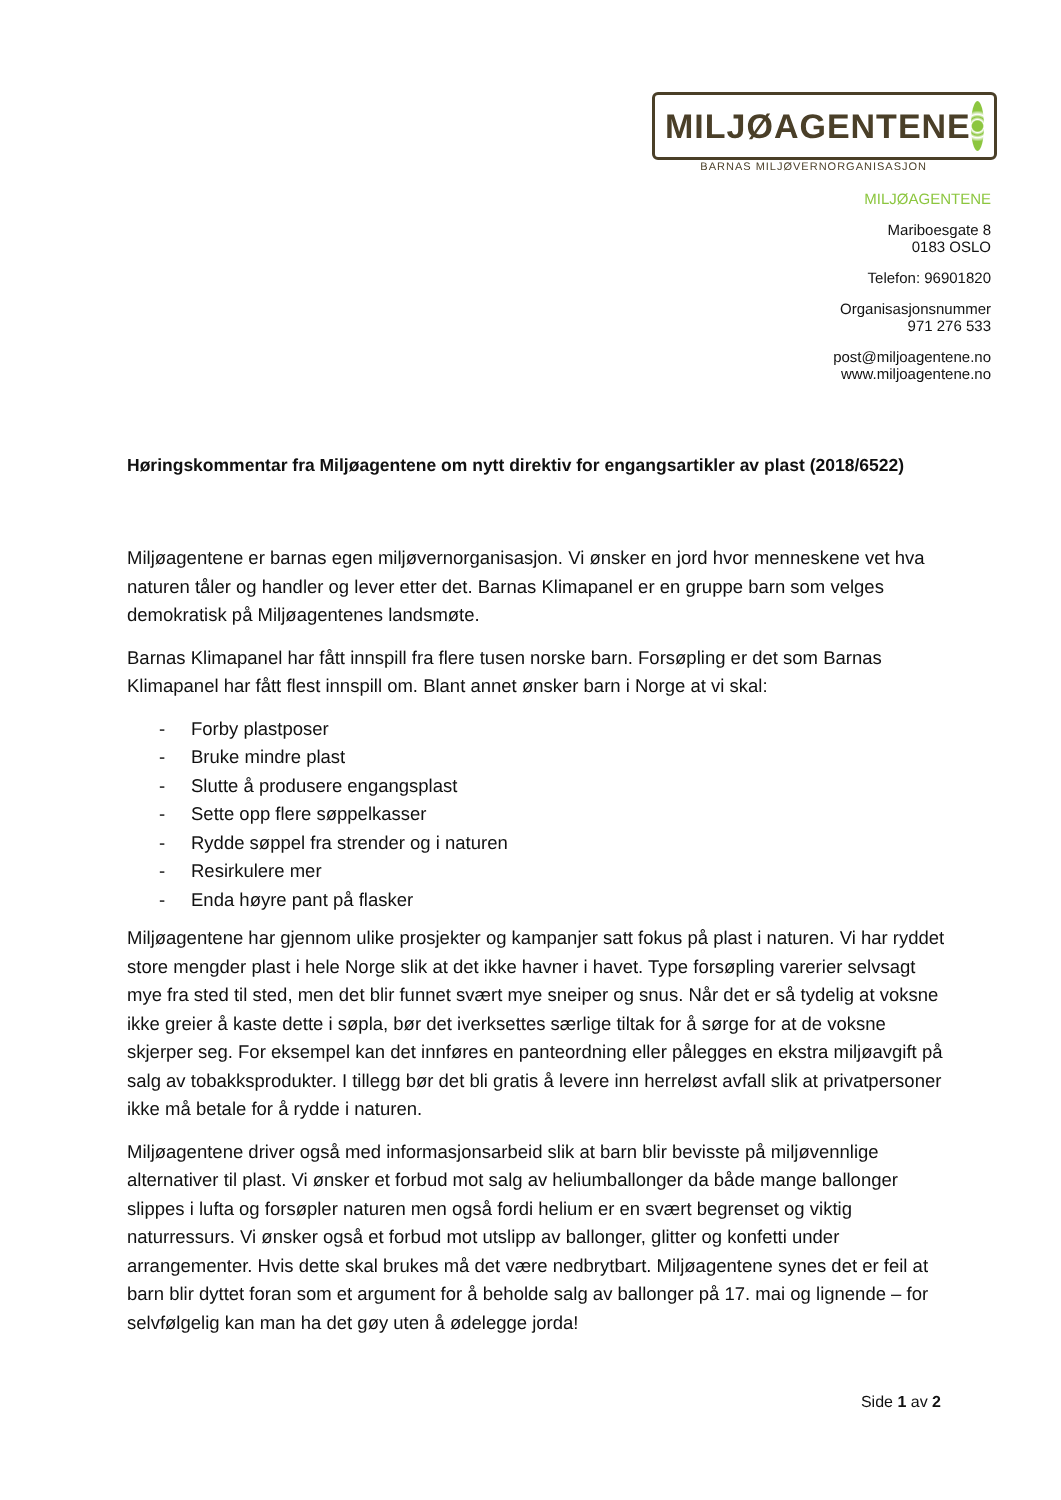MILJØAGENTENE
BARNAS MILJØVERNORGANISASJON
MILJØAGENTENE
Mariboesgate 8
0183 OSLO
Telefon: 96901820
Organisasjonsnummer
971 276 533
post@miljoagentene.no
www.miljoagentene.no
Høringskommentar fra Miljøagentene om nytt direktiv for engangsartikler av plast (2018/6522)
Miljøagentene er barnas egen miljøvernorganisasjon. Vi ønsker en jord hvor menneskene vet hva naturen tåler og handler og lever etter det. Barnas Klimapanel er en gruppe barn som velges demokratisk på Miljøagentenes landsmøte.
Barnas Klimapanel har fått innspill fra flere tusen norske barn. Forsøpling er det som Barnas Klimapanel har fått flest innspill om. Blant annet ønsker barn i Norge at vi skal:
- Forby plastposer
- Bruke mindre plast
- Slutte å produsere engangsplast
- Sette opp flere søppelkasser
- Rydde søppel fra strender og i naturen
- Resirkulere mer
- Enda høyre pant på flasker
Miljøagentene har gjennom ulike prosjekter og kampanjer satt fokus på plast i naturen. Vi har ryddet store mengder plast i hele Norge slik at det ikke havner i havet. Type forsøpling varerier selvsagt mye fra sted til sted, men det blir funnet svært mye sneiper og snus. Når det er så tydelig at voksne ikke greier å kaste dette i søpla, bør det iverksettes særlige tiltak for å sørge for at de voksne skjerper seg. For eksempel kan det innføres en panteordning eller pålegges en ekstra miljøavgift på salg av tobakksprodukter. I tillegg bør det bli gratis å levere inn herreløst avfall slik at privatpersoner ikke må betale for å rydde i naturen.
Miljøagentene driver også med informasjonsarbeid slik at barn blir bevisste på miljøvennlige alternativer til plast. Vi ønsker et forbud mot salg av heliumballonger da både mange ballonger slippes i lufta og forsøpler naturen men også fordi helium er en svært begrenset og viktig naturressurs. Vi ønsker også et forbud mot utslipp av ballonger, glitter og konfetti under arrangementer. Hvis dette skal brukes må det være nedbrytbart. Miljøagentene synes det er feil at barn blir dyttet foran som et argument for å beholde salg av ballonger på 17. mai og lignende – for selvfølgelig kan man ha det gøy uten å ødelegge jorda!
Side 1 av 2